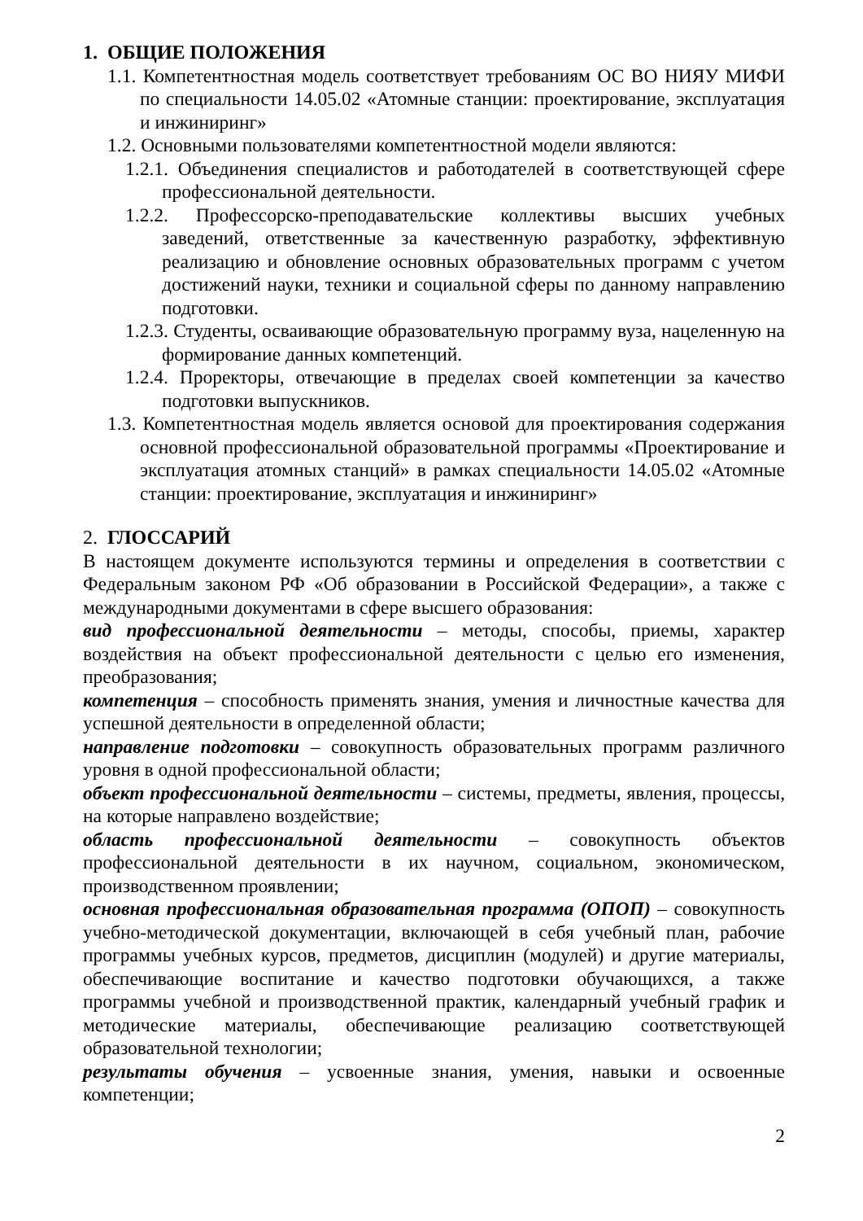1. ОБЩИЕ ПОЛОЖЕНИЯ
1.1. Компетентностная модель соответствует требованиям ОС ВО НИЯУ МИФИ по специальности 14.05.02 «Атомные станции: проектирование, эксплуатация и инжиниринг»
1.2. Основными пользователями компетентностной модели являются:
1.2.1. Объединения специалистов и работодателей в соответствующей сфере профессиональной деятельности.
1.2.2. Профессорско-преподавательские коллективы высших учебных заведений, ответственные за качественную разработку, эффективную реализацию и обновление основных образовательных программ с учетом достижений науки, техники и социальной сферы по данному направлению подготовки.
1.2.3. Студенты, осваивающие образовательную программу вуза, нацеленную на формирование данных компетенций.
1.2.4. Проректоры, отвечающие в пределах своей компетенции за качество подготовки выпускников.
1.3. Компетентностная модель является основой для проектирования содержания основной профессиональной образовательной программы «Проектирование и эксплуатация атомных станций» в рамках специальности 14.05.02 «Атомные станции: проектирование, эксплуатация и инжиниринг»
2. ГЛОССАРИЙ
В настоящем документе используются термины и определения в соответствии с Федеральным законом РФ «Об образовании в Российской Федерации», а также с международными документами в сфере высшего образования:
вид профессиональной деятельности – методы, способы, приемы, характер воздействия на объект профессиональной деятельности с целью его изменения, преобразования;
компетенция – способность применять знания, умения и личностные качества для успешной деятельности в определенной области;
направление подготовки – совокупность образовательных программ различного уровня в одной профессиональной области;
объект профессиональной деятельности – системы, предметы, явления, процессы, на которые направлено воздействие;
область профессиональной деятельности – совокупность объектов профессиональной деятельности в их научном, социальном, экономическом, производственном проявлении;
основная профессиональная образовательная программа (ОПОП) – совокупность учебно-методической документации, включающей в себя учебный план, рабочие программы учебных курсов, предметов, дисциплин (модулей) и другие материалы, обеспечивающие воспитание и качество подготовки обучающихся, а также программы учебной и производственной практик, календарный учебный график и методические материалы, обеспечивающие реализацию соответствующей образовательной технологии;
результаты обучения – усвоенные знания, умения, навыки и освоенные компетенции;
2